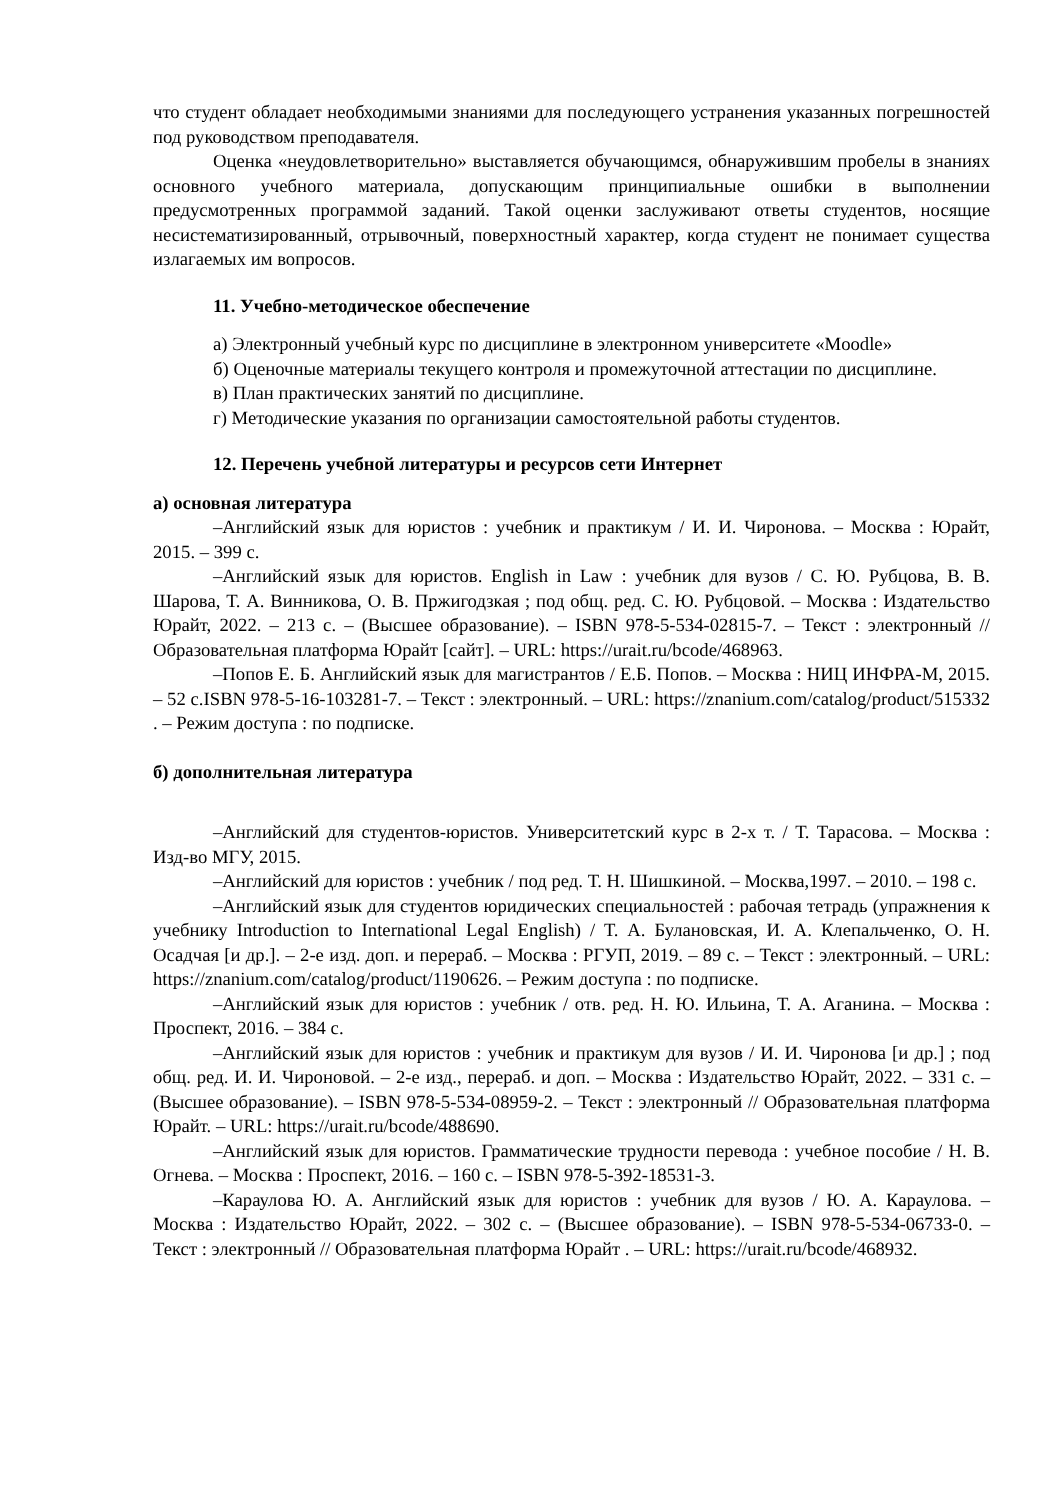что студент обладает необходимыми знаниями для последующего устранения указанных погрешностей под руководством преподавателя.
Оценка «неудовлетворительно» выставляется обучающимся, обнаружившим пробелы в знаниях основного учебного материала, допускающим принципиальные ошибки в выполнении предусмотренных программой заданий. Такой оценки заслуживают ответы студентов, носящие несистематизированный, отрывочный, поверхностный характер, когда студент не понимает существа излагаемых им вопросов.
11. Учебно-методическое обеспечение
а) Электронный учебный курс по дисциплине в электронном университете «Moodle»
б) Оценочные материалы текущего контроля и промежуточной аттестации по дисциплине.
в) План практических занятий по дисциплине.
г) Методические указания по организации самостоятельной работы студентов.
12. Перечень учебной литературы и ресурсов сети Интернет
а) основная литература
–Английский язык для юристов : учебник и практикум / И. И. Чиронова. – Москва : Юрайт, 2015. – 399 с.
–Английский язык для юристов. English in Law : учебник для вузов / С. Ю. Рубцова, В. В. Шарова, Т. А. Винникова, О. В. Пржигодзкая ; под общ. ред. С. Ю. Рубцовой. – Москва : Издательство Юрайт, 2022. – 213 с. – (Высшее образование). – ISBN 978-5-534-02815-7. – Текст : электронный // Образовательная платформа Юрайт [сайт]. – URL: https://urait.ru/bcode/468963.
–Попов Е. Б. Английский язык для магистрантов / Е.Б. Попов. – Москва : НИЦ ИНФРА-М, 2015. – 52 с.ISBN 978-5-16-103281-7. – Текст : электронный. – URL: https://znanium.com/catalog/product/515332 . – Режим доступа : по подписке.
б) дополнительная литература
–Английский для студентов-юристов. Университетский курс в 2-х т. / Т. Тарасова. – Москва : Изд-во МГУ, 2015.
–Английский для юристов : учебник / под ред. Т. Н. Шишкиной. – Москва,1997. – 2010. – 198 с.
–Английский язык для студентов юридических специальностей : рабочая тетрадь (упражнения к учебнику Introduction to International Legal English) / Т. А. Булановская, И. А. Клепальченко, О. Н. Осадчая [и др.]. – 2-е изд. доп. и перераб. – Москва : РГУП, 2019. – 89 с. – Текст : электронный. – URL: https://znanium.com/catalog/product/1190626. – Режим доступа : по подписке.
–Английский язык для юристов : учебник / отв. ред. Н. Ю. Ильина, Т. А. Аганина. – Москва : Проспект, 2016. – 384 с.
–Английский язык для юристов : учебник и практикум для вузов / И. И. Чиронова [и др.] ; под общ. ред. И. И. Чироновой. – 2-е изд., перераб. и доп. – Москва : Издательство Юрайт, 2022. – 331 с. – (Высшее образование). – ISBN 978-5-534-08959-2. – Текст : электронный // Образовательная платформа Юрайт. – URL: https://urait.ru/bcode/488690.
–Английский язык для юристов. Грамматические трудности перевода : учебное пособие / Н. В. Огнева. – Москва : Проспект, 2016. – 160 с. – ISBN 978-5-392-18531-3.
–Караулова Ю. А. Английский язык для юристов : учебник для вузов / Ю. А. Караулова. – Москва : Издательство Юрайт, 2022. – 302 с. – (Высшее образование). – ISBN 978-5-534-06733-0. – Текст : электронный // Образовательная платформа Юрайт . – URL: https://urait.ru/bcode/468932.